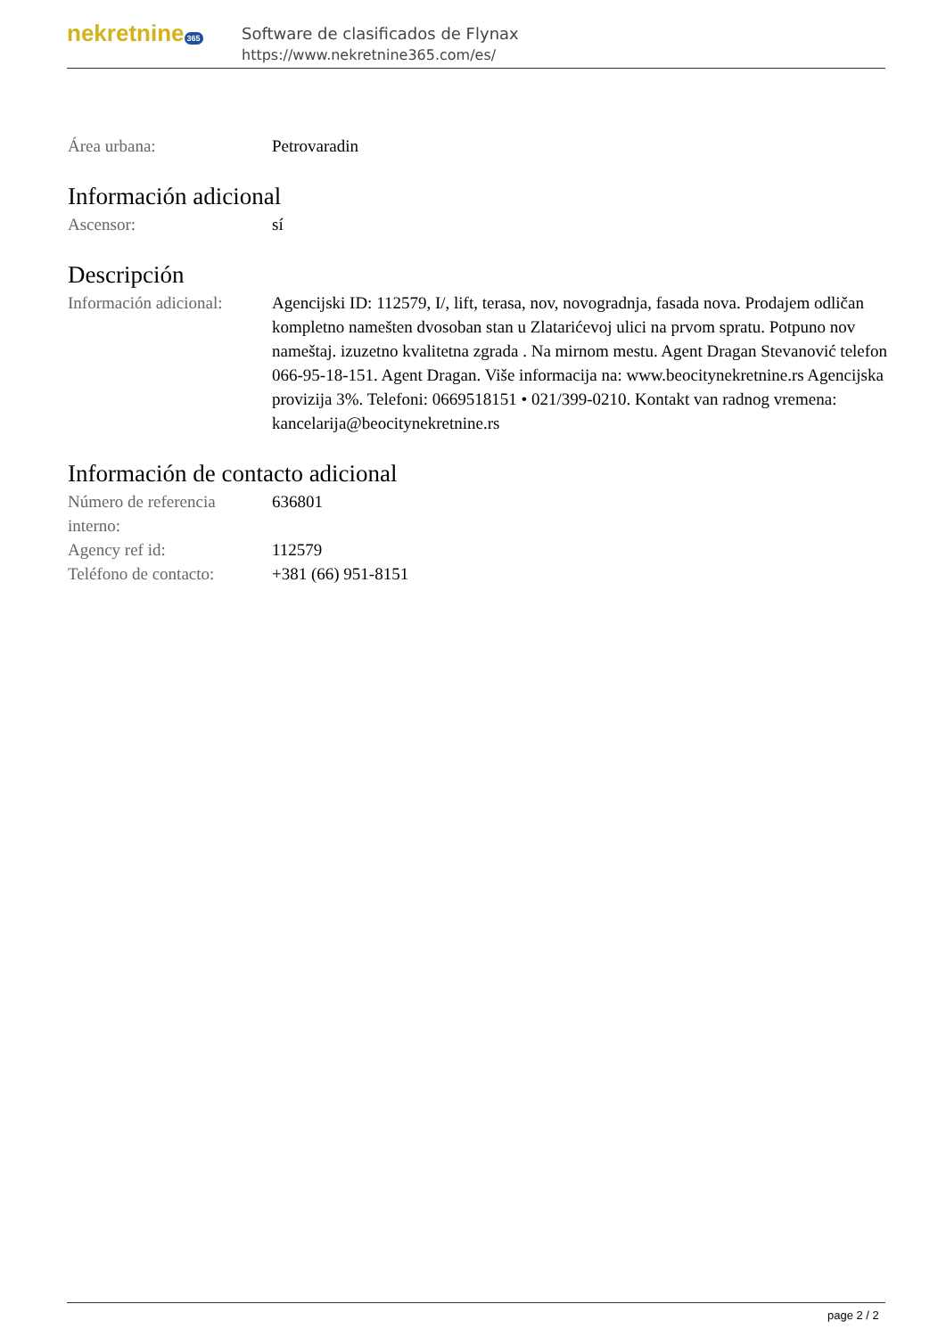nekretnine 365
Software de clasificados de Flynax
https://www.nekretnine365.com/es/
| Área urbana: | Petrovaradin |
Información adicional
| Ascensor: | sí |
Descripción
| Información adicional: | Agencijski ID: 112579, I/, lift, terasa, nov, novogradnja, fasada nova. Prodajem odličan kompletno namešten dvosoban stan u Zlatarićevoj ulici na prvom spratu. Potpuno nov nameštaj. izuzetno kvalitetna zgrada . Na mirnom mestu. Agent Dragan Stevanović telefon 066-95-18-151. Agent Dragan. Više informacija na: www.beocitynekretnine.rs Agencijska provizija 3%. Telefoni: 0669518151 • 021/399-0210. Kontakt van radnog vremena: kancelarija@beocitynekretnine.rs |
Información de contacto adicional
| Número de referencia interno: | 636801 |
| Agency ref id: | 112579 |
| Teléfono de contacto: | +381 (66) 951-8151 |
page 2 / 2